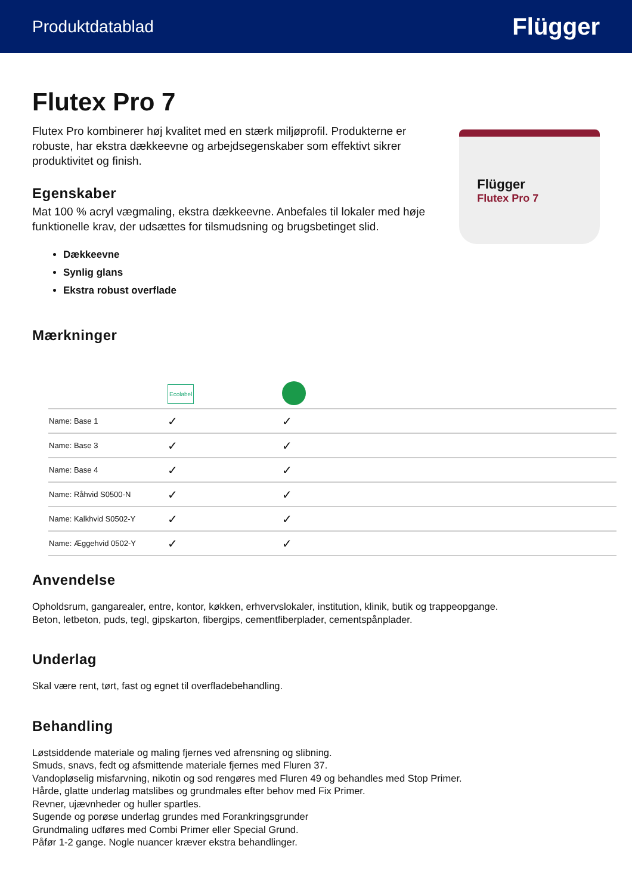Produktdatablad Flügger
Flutex Pro 7
Flutex Pro kombinerer høj kvalitet med en stærk miljøprofil. Produkterne er robuste, har ekstra dækkeevne og arbejdsegenskaber som effektivt sikrer produktivitet og finish.
Egenskaber
Mat 100 % acryl vægmaling, ekstra dækkeevne. Anbefales til lokaler med høje funktionelle krav, der udsættes for tilsmudsning og brugsbetinget slid.
Dækkeevne
Synlig glans
Ekstra robust overflade
Flügger
Flutex Pro 7
Mærkninger
| | Ecolabel | |
| Name: Base 1 | ✓ | ✓ |
| Name: Base 3 | ✓ | ✓ |
| Name: Base 4 | ✓ | ✓ |
| Name: Råhvid S0500-N | ✓ | ✓ |
| Name: Kalkhvid S0502-Y | ✓ | ✓ |
| Name: Æggehvid 0502-Y | ✓ | ✓ |
Anvendelse
Opholdsrum, gangarealer, entre, kontor, køkken, erhvervslokaler, institution, klinik, butik og trappeopgange.
Beton, letbeton, puds, tegl, gipskarton, fibergips, cementfiberplader, cementspånplader.
Underlag
Skal være rent, tørt, fast og egnet til overfladebehandling.
Behandling
Løstsiddende materiale og maling fjernes ved afrensning og slibning.
Smuds, snavs, fedt og afsmittende materiale fjernes med Fluren 37.
Vandopløselig misfarvning, nikotin og sod rengøres med Fluren 49 og behandles med Stop Primer.
Hårde, glatte underlag matslibes og grundmales efter behov med Fix Primer.
Revner, ujævnheder og huller spartles.
Sugende og porøse underlag grundes med Forankringsgrunder
Grundmaling udføres med Combi Primer eller Special Grund.
Påfør 1-2 gange. Nogle nuancer kræver ekstra behandlinger.